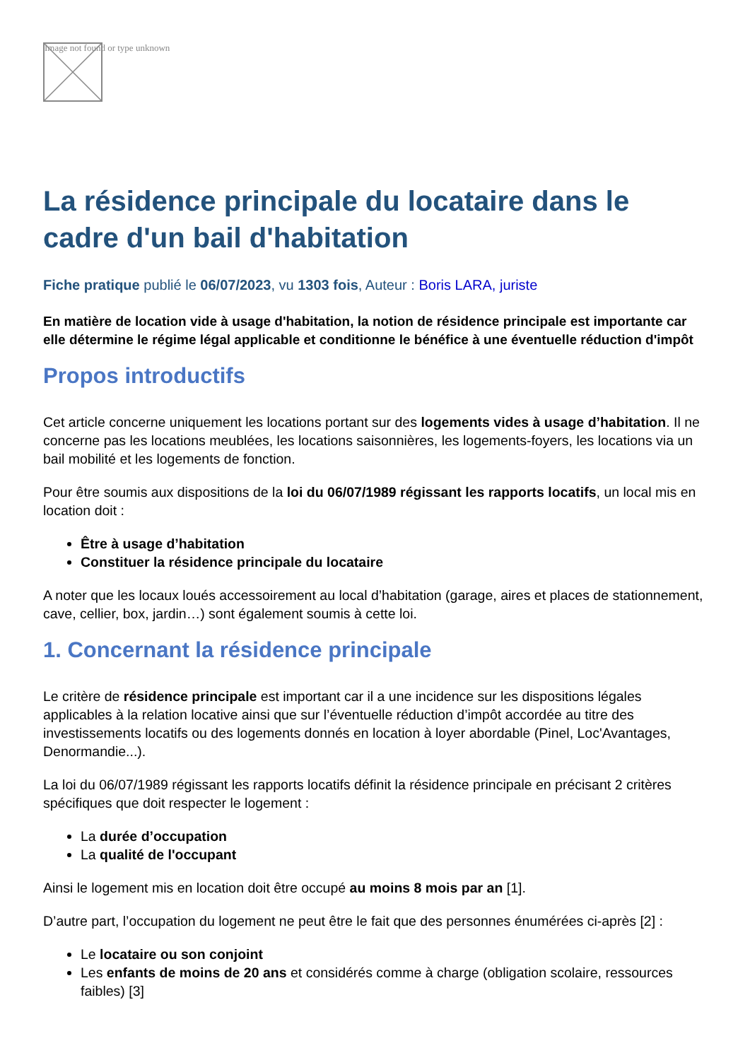Image not found or type unknown
La résidence principale du locataire dans le cadre d'un bail d'habitation
Fiche pratique publié le 06/07/2023, vu 1303 fois, Auteur : Boris LARA, juriste
En matière de location vide à usage d'habitation, la notion de résidence principale est importante car elle détermine le régime légal applicable et conditionne le bénéfice à une éventuelle réduction d'impôt
Propos introductifs
Cet article concerne uniquement les locations portant sur des logements vides à usage d’habitation. Il ne concerne pas les locations meublées, les locations saisonnières, les logements-foyers, les locations via un bail mobilité et les logements de fonction.
Pour être soumis aux dispositions de la loi du 06/07/1989 régissant les rapports locatifs, un local mis en location doit :
Être à usage d’habitation
Constituer la résidence principale du locataire
A noter que les locaux loués accessoirement au local d’habitation (garage, aires et places de stationnement, cave, cellier, box, jardin…) sont également soumis à cette loi.
1. Concernant la résidence principale
Le critère de résidence principale est important car il a une incidence sur les dispositions légales applicables à la relation locative ainsi que sur l’éventuelle réduction d’impôt accordée au titre des investissements locatifs ou des logements donnés en location à loyer abordable (Pinel, Loc'Avantages, Denormandie...).
La loi du 06/07/1989 régissant les rapports locatifs définit la résidence principale en précisant 2 critères spécifiques que doit respecter le logement :
La durée d’occupation
La qualité de l'occupant
Ainsi le logement mis en location doit être occupé au moins 8 mois par an [1].
D’autre part, l’occupation du logement ne peut être le fait que des personnes énumérées ci-après [2] :
Le locataire ou son conjoint
Les enfants de moins de 20 ans et considérés comme à charge (obligation scolaire, ressources faibles) [3]